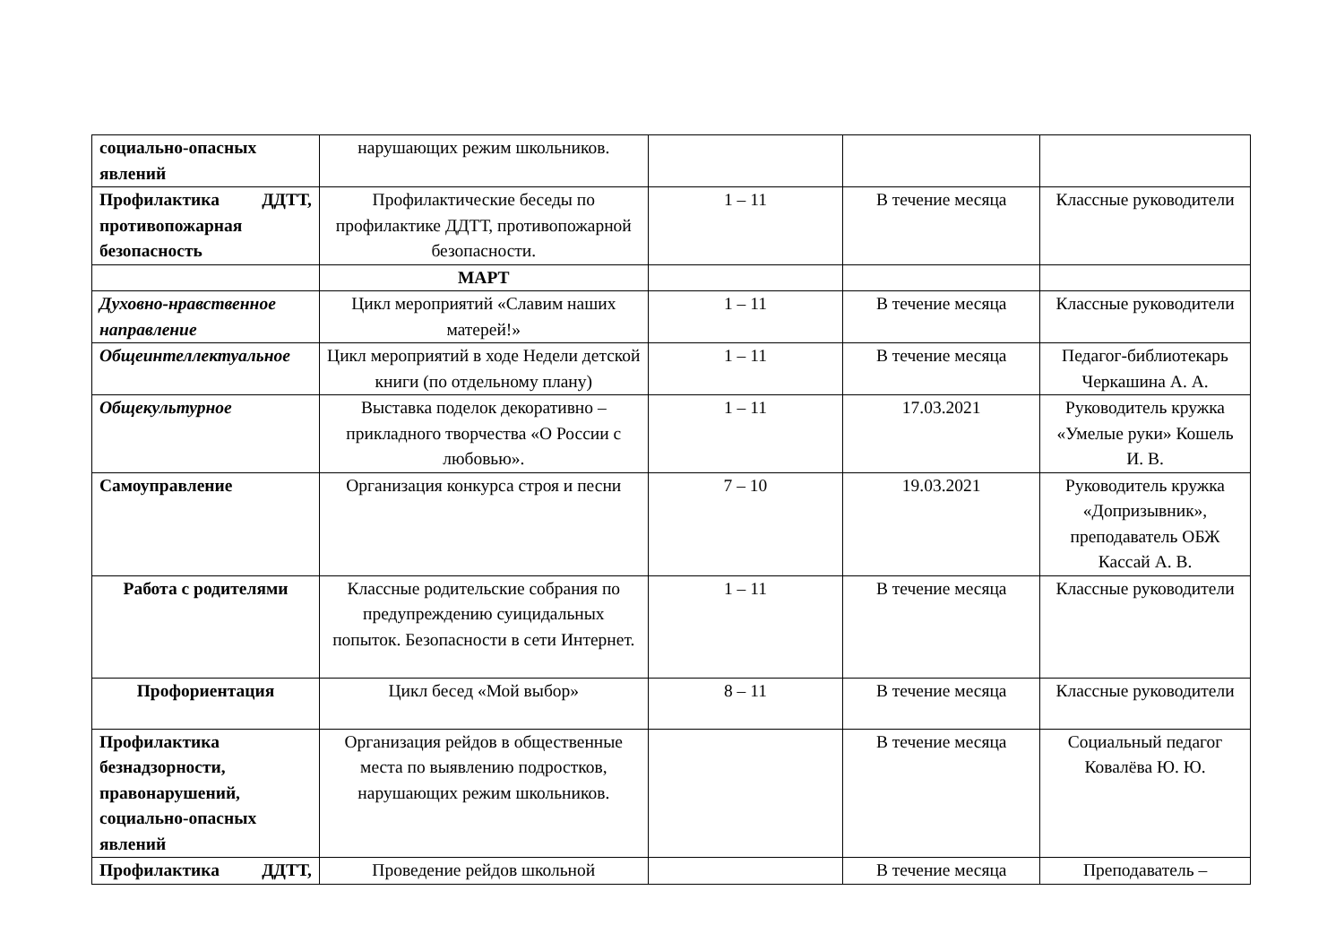| социально-опасных явлений | нарушающих режим школьников. | | | |
| Профилактика ДДТТ, противопожарная безопасность | Профилактические беседы по профилактике ДДТТ, противопожарной безопасности. | 1 – 11 | В течение месяца | Классные руководители |
| | МАРТ | | | |
| Духовно-нравственное направление | Цикл мероприятий «Славим наших матерей!» | 1 – 11 | В течение месяца | Классные руководители |
| Общеинтеллектуальное | Цикл мероприятий в ходе Недели детской книги (по отдельному плану) | 1 – 11 | В течение месяца | Педагог-библиотекарь Черкашина А. А. |
| Общекультурное | Выставка поделок декоративно – прикладного творчества «О России с любовью». | 1 – 11 | 17.03.2021 | Руководитель кружка «Умелые руки» Кошель И. В. |
| Самоуправление | Организация конкурса строя и песни | 7 – 10 | 19.03.2021 | Руководитель кружка «Допризывник», преподаватель ОБЖ Кассай А. В. |
| Работа с родителями | Классные родительские собрания по предупреждению суицидальных попыток. Безопасности в сети Интернет. | 1 – 11 | В течение месяца | Классные руководители |
| Профориентация | Цикл бесед «Мой выбор» | 8 – 11 | В течение месяца | Классные руководители |
| Профилактика безнадзорности, правонарушений, социально-опасных явлений | Организация рейдов в общественные места по выявлению подростков, нарушающих режим школьников. | | В течение месяца | Социальный педагог Ковалёва Ю. Ю. |
| Профилактика ДДТТ, | Проведение рейдов школьной | | В течение месяца | Преподаватель – |